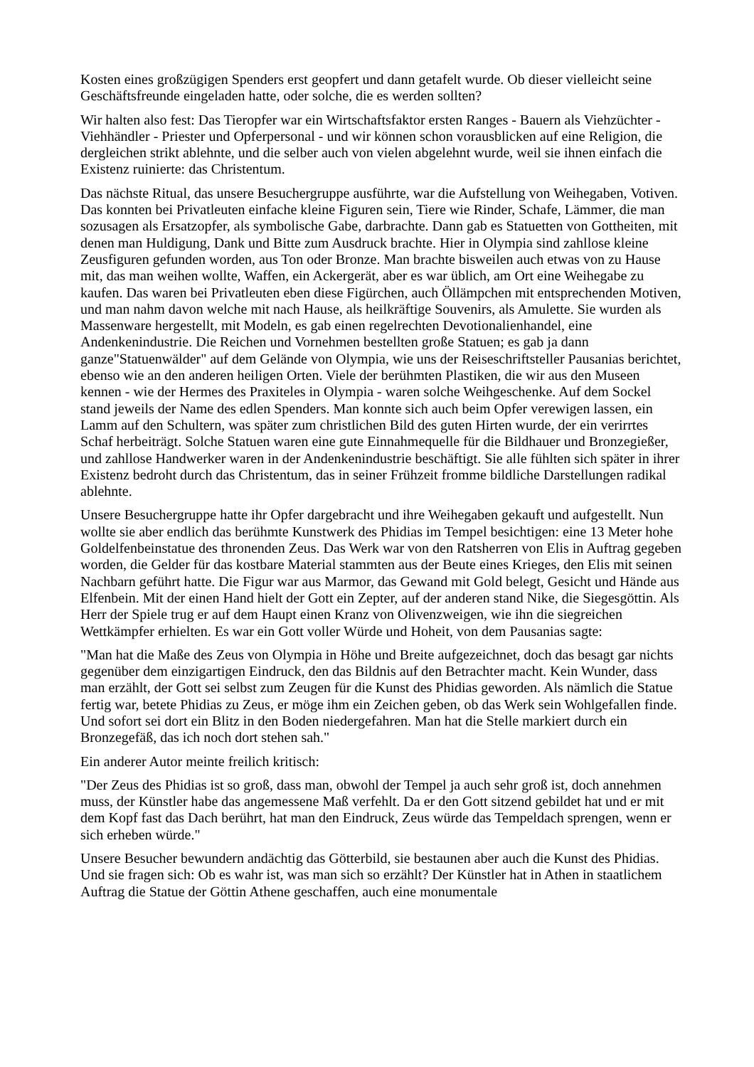Kosten eines großzügigen Spenders erst geopfert und dann getafelt wurde. Ob dieser vielleicht seine Geschäftsfreunde eingeladen hatte, oder solche, die es werden sollten?
Wir halten also fest: Das Tieropfer war ein Wirtschaftsfaktor ersten Ranges - Bauern als Viehzüchter - Viehhändler - Priester und Opferpersonal - und wir können schon vorausblicken auf eine Religion, die dergleichen strikt ablehnte, und die selber auch von vielen abgelehnt wurde, weil sie ihnen einfach die Existenz ruinierte: das Christentum.
Das nächste Ritual, das unsere Besuchergruppe ausführte, war die Aufstellung von Weihegaben, Votiven. Das konnten bei Privatleuten einfache kleine Figuren sein, Tiere wie Rinder, Schafe, Lämmer, die man sozusagen als Ersatzopfer, als symbolische Gabe, darbrachte. Dann gab es Statuetten von Gottheiten, mit denen man Huldigung, Dank und Bitte zum Ausdruck brachte. Hier in Olympia sind zahllose kleine Zeusfiguren gefunden worden, aus Ton oder Bronze. Man brachte bisweilen auch etwas von zu Hause mit, das man weihen wollte, Waffen, ein Ackergerät, aber es war üblich, am Ort eine Weihegabe zu kaufen. Das waren bei Privatleuten eben diese Figürchen, auch Öllämpchen mit entsprechenden Motiven, und man nahm davon welche mit nach Hause, als heilkräftige Souvenirs, als Amulette. Sie wurden als Massenware hergestellt, mit Modeln, es gab einen regelrechten Devotionalienhandel, eine Andenkenindustrie. Die Reichen und Vornehmen bestellten große Statuen; es gab ja dann ganze"Statuenwälder" auf dem Gelände von Olympia, wie uns der Reiseschriftsteller Pausanias berichtet, ebenso wie an den anderen heiligen Orten. Viele der berühmten Plastiken, die wir aus den Museen kennen - wie der Hermes des Praxiteles in Olympia - waren solche Weihgeschenke. Auf dem Sockel stand jeweils der Name des edlen Spenders. Man konnte sich auch beim Opfer verewigen lassen, ein Lamm auf den Schultern, was später zum christlichen Bild des guten Hirten wurde, der ein verirrtes Schaf herbeiträgt. Solche Statuen waren eine gute Einnahmequelle für die Bildhauer und Bronzegießer, und zahllose Handwerker waren in der Andenkenindustrie beschäftigt. Sie alle fühlten sich später in ihrer Existenz bedroht durch das Christentum, das in seiner Frühzeit fromme bildliche Darstellungen radikal ablehnte.
Unsere Besuchergruppe hatte ihr Opfer dargebracht und ihre Weihegaben gekauft und aufgestellt. Nun wollte sie aber endlich das berühmte Kunstwerk des Phidias im Tempel besichtigen: eine 13 Meter hohe Goldelfenbeinstatue des thronenden Zeus. Das Werk war von den Ratsherren von Elis in Auftrag gegeben worden, die Gelder für das kostbare Material stammten aus der Beute eines Krieges, den Elis mit seinen Nachbarn geführt hatte. Die Figur war aus Marmor, das Gewand mit Gold belegt, Gesicht und Hände aus Elfenbein. Mit der einen Hand hielt der Gott ein Zepter, auf der anderen stand Nike, die Siegesgöttin. Als Herr der Spiele trug er auf dem Haupt einen Kranz von Olivenzweigen, wie ihn die siegreichen Wettkämpfer erhielten. Es war ein Gott voller Würde und Hoheit, von dem Pausanias sagte:
"Man hat die Maße des Zeus von Olympia in Höhe und Breite aufgezeichnet, doch das besagt gar nichts gegenüber dem einzigartigen Eindruck, den das Bildnis auf den Betrachter macht. Kein Wunder, dass man erzählt, der Gott sei selbst zum Zeugen für die Kunst des Phidias geworden. Als nämlich die Statue fertig war, betete Phidias zu Zeus, er möge ihm ein Zeichen geben, ob das Werk sein Wohlgefallen finde. Und sofort sei dort ein Blitz in den Boden niedergefahren. Man hat die Stelle markiert durch ein Bronzegefäß, das ich noch dort stehen sah."
Ein anderer Autor meinte freilich kritisch:
"Der Zeus des Phidias ist so groß, dass man, obwohl der Tempel ja auch sehr groß ist, doch annehmen muss, der Künstler habe das angemessene Maß verfehlt. Da er den Gott sitzend gebildet hat und er mit dem Kopf fast das Dach berührt, hat man den Eindruck, Zeus würde das Tempeldach sprengen, wenn er sich erheben würde."
Unsere Besucher bewundern andächtig das Götterbild, sie bestaunen aber auch die Kunst des Phidias. Und sie fragen sich: Ob es wahr ist, was man sich so erzählt? Der Künstler hat in Athen in staatlichem Auftrag die Statue der Göttin Athene geschaffen, auch eine monumentale